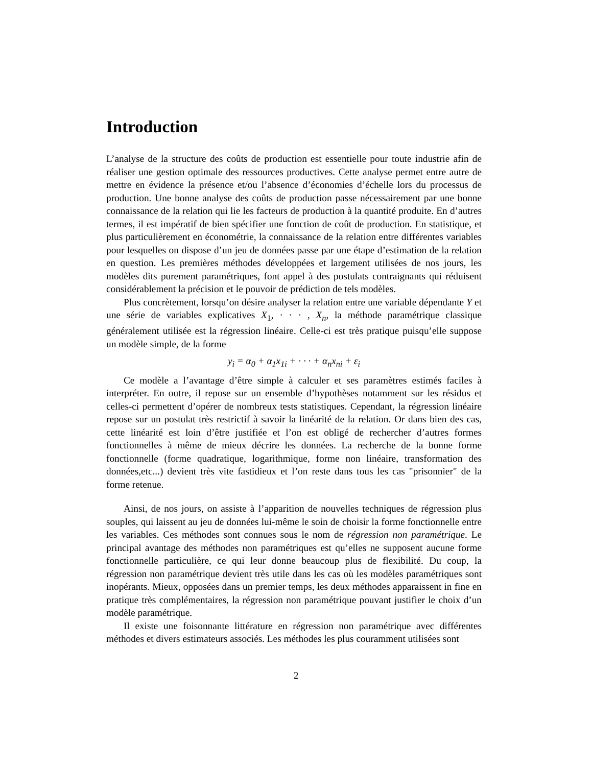Introduction
L’analyse de la structure des coûts de production est essentielle pour toute industrie afin de réaliser une gestion optimale des ressources productives. Cette analyse permet entre autre de mettre en évidence la présence et/ou l’absence d’économies d’échelle lors du processus de production. Une bonne analyse des coûts de production passe nécessairement par une bonne connaissance de la relation qui lie les facteurs de production à la quantité produite. En d’autres termes, il est impératif de bien spécifier une fonction de coût de production. En statistique, et plus particulièrement en économétrie, la connaissance de la relation entre différentes variables pour lesquelles on dispose d’un jeu de données passe par une étape d’estimation de la relation en question. Les premières méthodes développées et largement utilisées de nos jours, les modèles dits purement paramétriques, font appel à des postulats contraignants qui réduisent considérablement la précision et le pouvoir de prédiction de tels modèles.
Plus concrètement, lorsqu’on désire analyser la relation entre une variable dépendante Y et une série de variables explicatives X<sub>1</sub>, · · · , X<sub>n</sub>, la méthode paramétrique classique généralement utilisée est la régression linéaire. Celle-ci est très pratique puisqu’elle suppose un modèle simple, de la forme
y<sub>i</sub> = α<sub>0</sub> + α<sub>1</sub>x<sub>1i</sub> + · · · + α<sub>n</sub>x<sub>ni</sub> + ε<sub>i</sub>
Ce modèle a l’avantage d’être simple à calculer et ses paramètres estimés faciles à interpréter. En outre, il repose sur un ensemble d’hypothèses notamment sur les résidus et celles-ci permettent d’opérer de nombreux tests statistiques. Cependant, la régression linéaire repose sur un postulat très restrictif à savoir la linéarité de la relation. Or dans bien des cas, cette linéarité est loin d’être justifiée et l’on est obligé de rechercher d’autres formes fonctionnelles à même de mieux décrire les données. La recherche de la bonne forme fonctionnelle (forme quadratique, logarithmique, forme non linéaire, transformation des données,etc...) devient très vite fastidieux et l’on reste dans tous les cas "prisonnier" de la forme retenue.
Ainsi, de nos jours, on assiste à l’apparition de nouvelles techniques de régression plus souples, qui laissent au jeu de données lui-même le soin de choisir la forme fonctionnelle entre les variables. Ces méthodes sont connues sous le nom de régression non paramétrique. Le principal avantage des méthodes non paramétriques est qu’elles ne supposent aucune forme fonctionnelle particulière, ce qui leur donne beaucoup plus de flexibilité. Du coup, la régression non paramétrique devient très utile dans les cas où les modèles paramétriques sont inopérants. Mieux, opposées dans un premier temps, les deux méthodes apparaissent in fine en pratique très complémentaires, la régression non paramétrique pouvant justifier le choix d’un modèle paramétrique.
Il existe une foisonnante littérature en régression non paramétrique avec différentes méthodes et divers estimateurs associés. Les méthodes les plus couramment utilisées sont
2